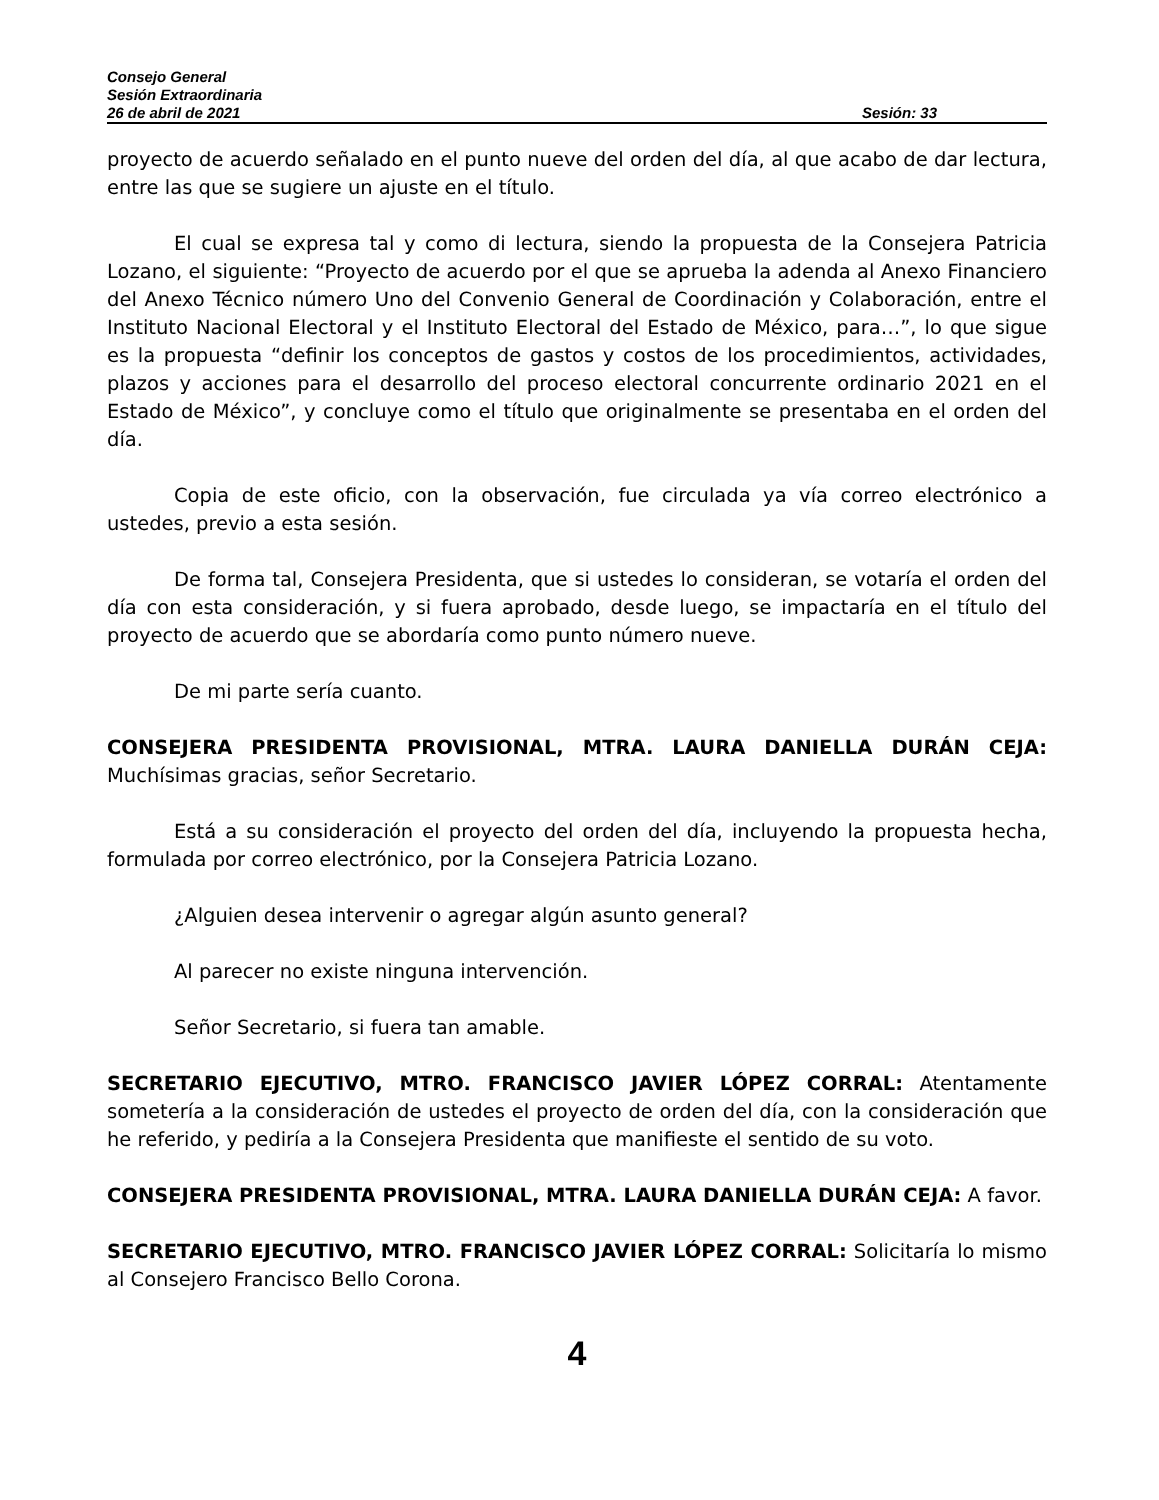Consejo General
Sesión Extraordinaria
26 de abril de 2021 Sesión: 33
proyecto de acuerdo señalado en el punto nueve del orden del día, al que acabo de dar lectura, entre las que se sugiere un ajuste en el título.
El cual se expresa tal y como di lectura, siendo la propuesta de la Consejera Patricia Lozano, el siguiente: “Proyecto de acuerdo por el que se aprueba la adenda al Anexo Financiero del Anexo Técnico número Uno del Convenio General de Coordinación y Colaboración, entre el Instituto Nacional Electoral y el Instituto Electoral del Estado de México, para…”, lo que sigue es la propuesta “definir los conceptos de gastos y costos de los procedimientos, actividades, plazos y acciones para el desarrollo del proceso electoral concurrente ordinario 2021 en el Estado de México”, y concluye como el título que originalmente se presentaba en el orden del día.
Copia de este oficio, con la observación, fue circulada ya vía correo electrónico a ustedes, previo a esta sesión.
De forma tal, Consejera Presidenta, que si ustedes lo consideran, se votaría el orden del día con esta consideración, y si fuera aprobado, desde luego, se impactaría en el título del proyecto de acuerdo que se abordaría como punto número nueve.
De mi parte sería cuanto.
CONSEJERA PRESIDENTA PROVISIONAL, MTRA. LAURA DANIELLA DURÁN CEJA: Muchísimas gracias, señor Secretario.
Está a su consideración el proyecto del orden del día, incluyendo la propuesta hecha, formulada por correo electrónico, por la Consejera Patricia Lozano.
¿Alguien desea intervenir o agregar algún asunto general?
Al parecer no existe ninguna intervención.
Señor Secretario, si fuera tan amable.
SECRETARIO EJECUTIVO, MTRO. FRANCISCO JAVIER LÓPEZ CORRAL: Atentamente sometería a la consideración de ustedes el proyecto de orden del día, con la consideración que he referido, y pediría a la Consejera Presidenta que manifieste el sentido de su voto.
CONSEJERA PRESIDENTA PROVISIONAL, MTRA. LAURA DANIELLA DURÁN CEJA: A favor.
SECRETARIO EJECUTIVO, MTRO. FRANCISCO JAVIER LÓPEZ CORRAL: Solicitaría lo mismo al Consejero Francisco Bello Corona.
4